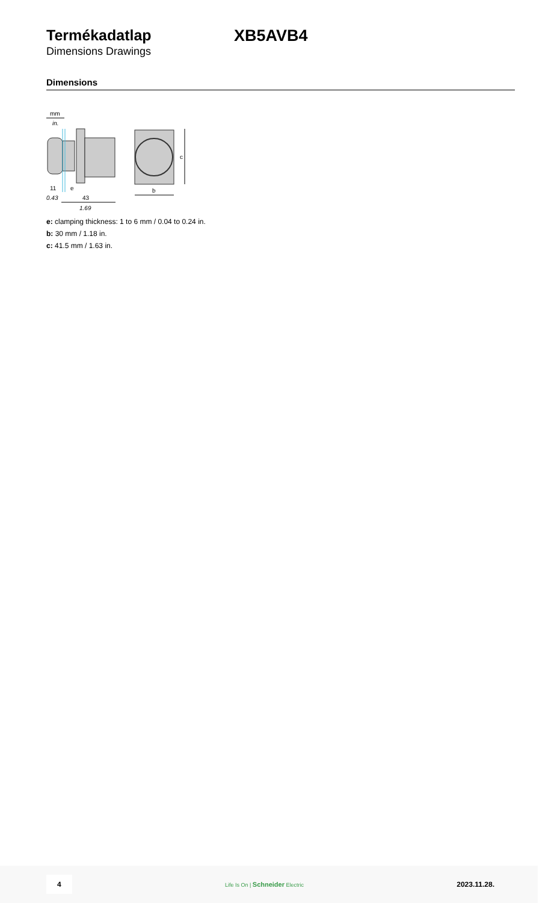Termékadatlap
Dimensions Drawings
XB5AVB4
Dimensions
mm
in.
11
e
0.43
43
1.69
c
b
e: clamping thickness: 1 to 6 mm / 0.04 to 0.24 in.
b: 30 mm / 1.18 in.
c: 41.5 mm / 1.63 in.
4 Life Is On | Schneider Electric 2023.11.28.